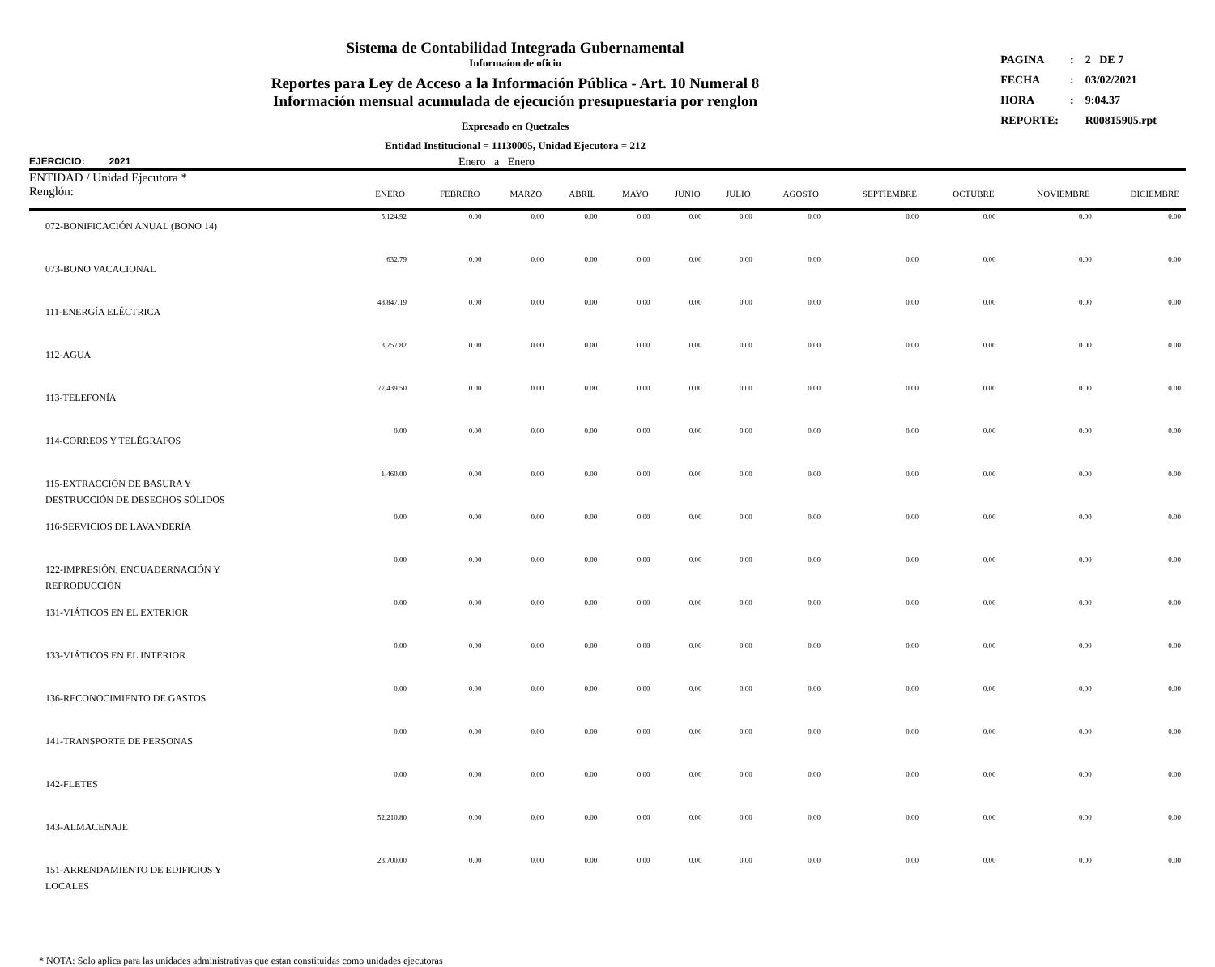Sistema de Contabilidad Integrada Gubernamental
Informaíon de oficio
Reportes para Ley de Acceso a la Información Pública - Art. 10 Numeral 8
Información mensual acumulada de ejecución presupuestaria por renglon
Expresado en Quetzales
Entidad Institucional = 11130005, Unidad Ejecutora = 212
| PAGINA | : | 2 DE 7 |
| FECHA | : | 03/02/2021 |
| HORA | : | 9:04.37 |
| REPORTE: | | R00815905.rpt |
EJERCICIO: 2021 Enero a Enero
| ENTIDAD / Unidad Ejecutora * Renglón: | ENERO | FEBRERO | MARZO | ABRIL | MAYO | JUNIO | JULIO | AGOSTO | SEPTIEMBRE | OCTUBRE | NOVIEMBRE | DICIEMBRE |
| --- | --- | --- | --- | --- | --- | --- | --- | --- | --- | --- | --- | --- |
| 072-BONIFICACIÓN ANUAL (BONO 14) | 5,124.92 | 0.00 | 0.00 | 0.00 | 0.00 | 0.00 | 0.00 | 0.00 | 0.00 | 0.00 | 0.00 | 0.00 |
| 073-BONO VACACIONAL | 632.79 | 0.00 | 0.00 | 0.00 | 0.00 | 0.00 | 0.00 | 0.00 | 0.00 | 0.00 | 0.00 | 0.00 |
| 111-ENERGÍA ELÉCTRICA | 48,847.19 | 0.00 | 0.00 | 0.00 | 0.00 | 0.00 | 0.00 | 0.00 | 0.00 | 0.00 | 0.00 | 0.00 |
| 112-AGUA | 3,757.82 | 0.00 | 0.00 | 0.00 | 0.00 | 0.00 | 0.00 | 0.00 | 0.00 | 0.00 | 0.00 | 0.00 |
| 113-TELEFONÍA | 77,439.50 | 0.00 | 0.00 | 0.00 | 0.00 | 0.00 | 0.00 | 0.00 | 0.00 | 0.00 | 0.00 | 0.00 |
| 114-CORREOS Y TELÉGRAFOS | 0.00 | 0.00 | 0.00 | 0.00 | 0.00 | 0.00 | 0.00 | 0.00 | 0.00 | 0.00 | 0.00 | 0.00 |
| 115-EXTRACCIÓN DE BASURA Y DESTRUCCIÓN DE DESECHOS SÓLIDOS | 1,460.00 | 0.00 | 0.00 | 0.00 | 0.00 | 0.00 | 0.00 | 0.00 | 0.00 | 0.00 | 0.00 | 0.00 |
| 116-SERVICIOS DE LAVANDERÍA | 0.00 | 0.00 | 0.00 | 0.00 | 0.00 | 0.00 | 0.00 | 0.00 | 0.00 | 0.00 | 0.00 | 0.00 |
| 122-IMPRESIÓN, ENCUADERNACIÓN Y REPRODUCCIÓN | 0.00 | 0.00 | 0.00 | 0.00 | 0.00 | 0.00 | 0.00 | 0.00 | 0.00 | 0.00 | 0.00 | 0.00 |
| 131-VIÁTICOS EN EL EXTERIOR | 0.00 | 0.00 | 0.00 | 0.00 | 0.00 | 0.00 | 0.00 | 0.00 | 0.00 | 0.00 | 0.00 | 0.00 |
| 133-VIÁTICOS EN EL INTERIOR | 0.00 | 0.00 | 0.00 | 0.00 | 0.00 | 0.00 | 0.00 | 0.00 | 0.00 | 0.00 | 0.00 | 0.00 |
| 136-RECONOCIMIENTO DE GASTOS | 0.00 | 0.00 | 0.00 | 0.00 | 0.00 | 0.00 | 0.00 | 0.00 | 0.00 | 0.00 | 0.00 | 0.00 |
| 141-TRANSPORTE DE PERSONAS | 0.00 | 0.00 | 0.00 | 0.00 | 0.00 | 0.00 | 0.00 | 0.00 | 0.00 | 0.00 | 0.00 | 0.00 |
| 142-FLETES | 0.00 | 0.00 | 0.00 | 0.00 | 0.00 | 0.00 | 0.00 | 0.00 | 0.00 | 0.00 | 0.00 | 0.00 |
| 143-ALMACENAJE | 52,210.80 | 0.00 | 0.00 | 0.00 | 0.00 | 0.00 | 0.00 | 0.00 | 0.00 | 0.00 | 0.00 | 0.00 |
| 151-ARRENDAMIENTO DE EDIFICIOS Y LOCALES | 23,700.00 | 0.00 | 0.00 | 0.00 | 0.00 | 0.00 | 0.00 | 0.00 | 0.00 | 0.00 | 0.00 | 0.00 |
* NOTA: Solo aplica para las unidades administrativas que estan constituidas como unidades ejecutoras